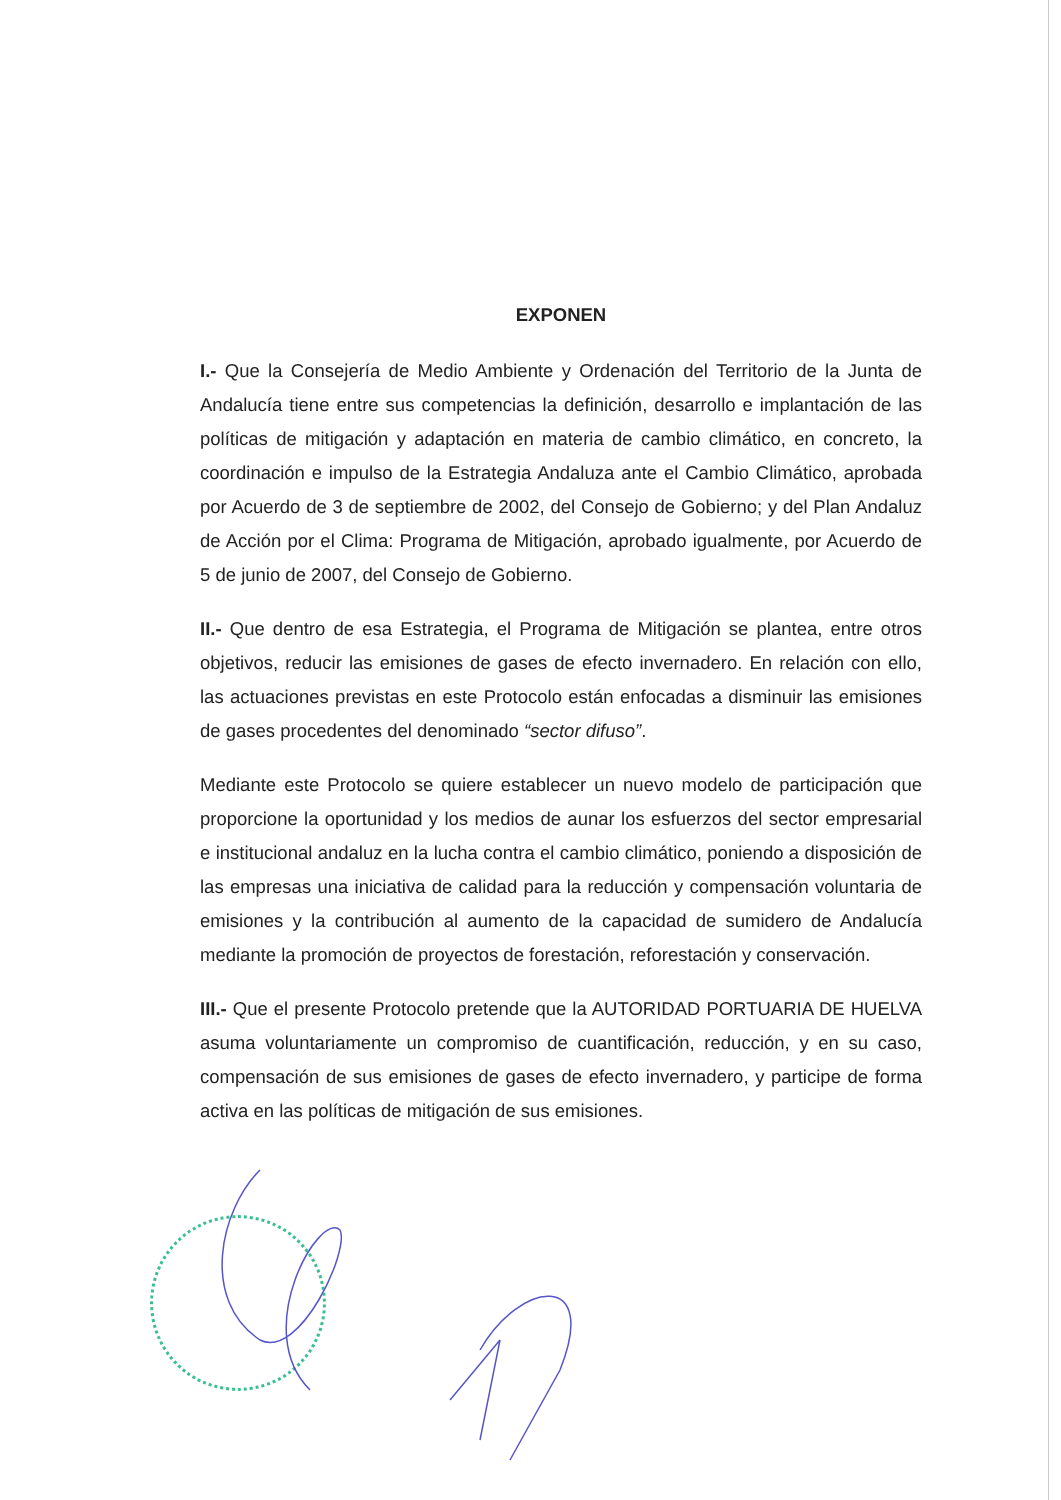EXPONEN
I.- Que la Consejería de Medio Ambiente y Ordenación del Territorio de la Junta de Andalucía tiene entre sus competencias la definición, desarrollo e implantación de las políticas de mitigación y adaptación en materia de cambio climático, en concreto, la coordinación e impulso de la Estrategia Andaluza ante el Cambio Climático, aprobada por Acuerdo de 3 de septiembre de 2002, del Consejo de Gobierno; y del Plan Andaluz de Acción por el Clima: Programa de Mitigación, aprobado igualmente, por Acuerdo de 5 de junio de 2007, del Consejo de Gobierno.
II.- Que dentro de esa Estrategia, el Programa de Mitigación se plantea, entre otros objetivos, reducir las emisiones de gases de efecto invernadero. En relación con ello, las actuaciones previstas en este Protocolo están enfocadas a disminuir las emisiones de gases procedentes del denominado “sector difuso”.
Mediante este Protocolo se quiere establecer un nuevo modelo de participación que proporcione la oportunidad y los medios de aunar los esfuerzos del sector empresarial e institucional andaluz en la lucha contra el cambio climático, poniendo a disposición de las empresas una iniciativa de calidad para la reducción y compensación voluntaria de emisiones y la contribución al aumento de la capacidad de sumidero de Andalucía mediante la promoción de proyectos de forestación, reforestación y conservación.
III.- Que el presente Protocolo pretende que la AUTORIDAD PORTUARIA DE HUELVA asuma voluntariamente un compromiso de cuantificación, reducción, y en su caso, compensación de sus emisiones de gases de efecto invernadero, y participe de forma activa en las políticas de mitigación de sus emisiones.